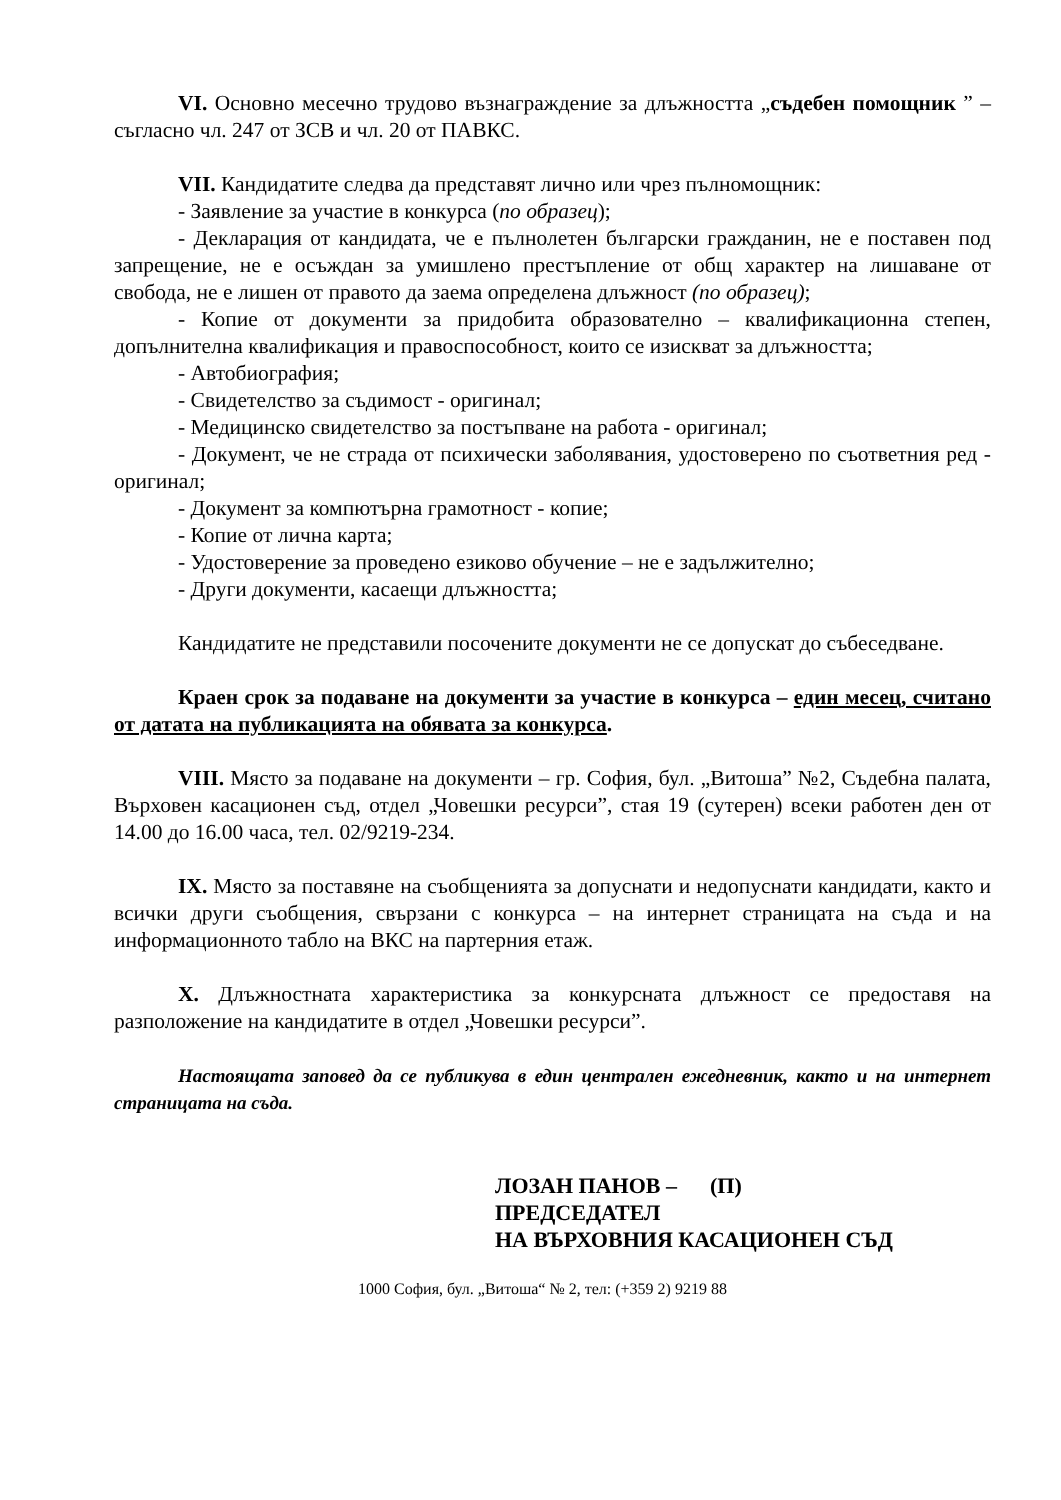VI. Основно месечно трудово възнаграждение за длъжността „съдебен помощник ” – съгласно чл. 247 от ЗСВ и чл. 20 от ПАВКС.
VII. Кандидатите следва да представят лично или чрез пълномощник:
- Заявление за участие в конкурса (по образец);
- Декларация от кандидата, че е пълнолетен български гражданин, не е поставен под запрещение, не е осъждан за умишлено престъпление от общ характер на лишаване от свобода, не е лишен от правото да заема определена длъжност (по образец);
- Копие от документи за придобита образователно – квалификационна степен, допълнителна квалификация и правоспособност, които се изискват за длъжността;
- Автобиография;
- Свидетелство за съдимост - оригинал;
- Медицинско свидетелство за постъпване на работа - оригинал;
- Документ, че не страда от психически заболявания, удостоверено по съответния ред - оригинал;
- Документ за компютърна грамотност - копие;
- Копие от лична карта;
- Удостоверение за проведено езиково обучение – не е задължително;
- Други документи, касаещи длъжността;
Кандидатите не представили посочените документи не се допускат до събеседване.
Краен срок за подаване на документи за участие в конкурса – един месец, считано от датата на публикацията на обявата за конкурса.
VIII. Място за подаване на документи – гр. София, бул. „Витоша” №2, Съдебна палата, Върховен касационен съд, отдел „Човешки ресурси”, стая 19 (сутерен) всеки работен ден от 14.00 до 16.00 часа, тел. 02/9219-234.
IX. Място за поставяне на съобщенията за допуснати и недопуснати кандидати, както и всички други съобщения, свързани с конкурса – на интернет страницата на съда и на информационното табло на ВКС на партерния етаж.
X. Длъжностната характеристика за конкурсната длъжност се предоставя на разположение на кандидатите в отдел „Човешки ресурси”.
Настоящата заповед да се публикува в един централен ежедневник, както и на интернет страницата на съда.
ЛОЗАН ПАНОВ – (П)
ПРЕДСЕДАТЕЛ
НА ВЪРХОВНИЯ КАСАЦИОНЕН СЪД
1000 София, бул. „Витоша“ № 2, тел: (+359 2) 9219 88